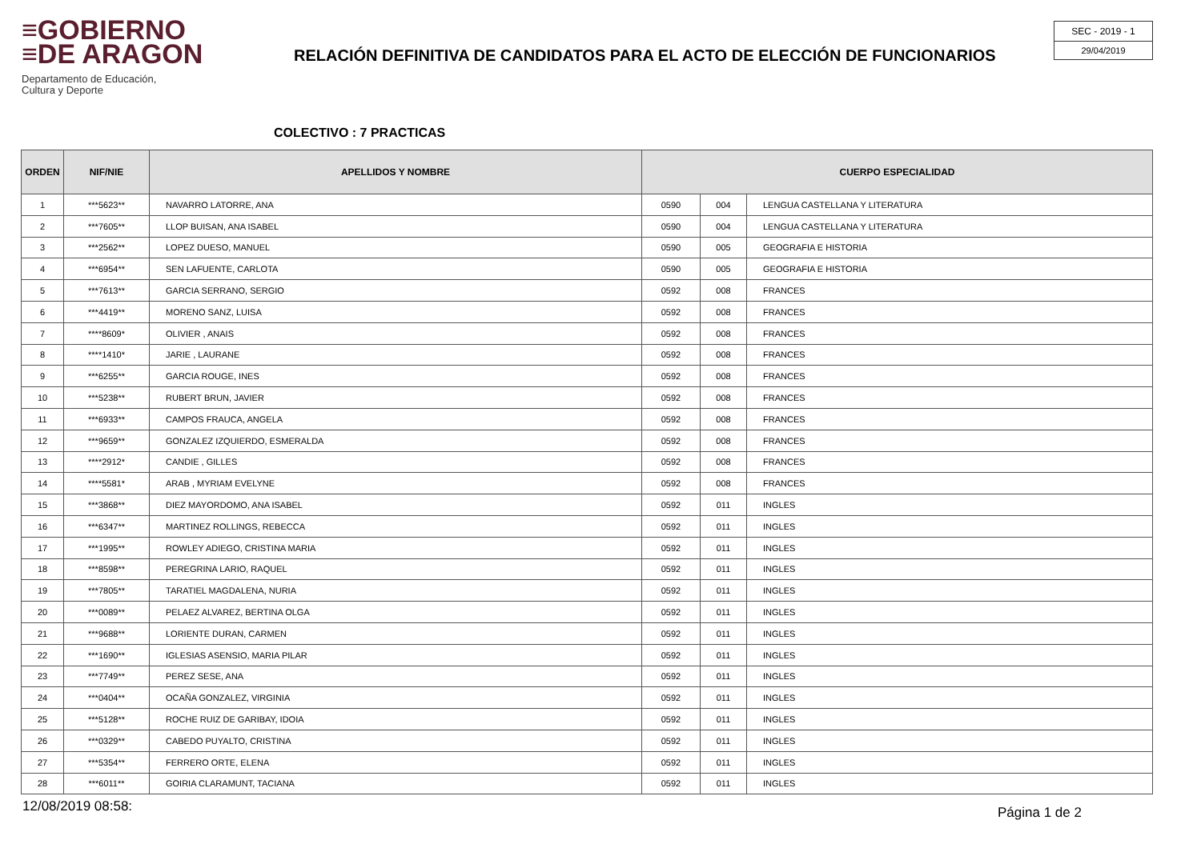≡GOBIERNO
≡DE ARAGON
Departamento de Educación,
Cultura y Deporte
RELACIÓN DEFINITIVA DE CANDIDATOS PARA EL ACTO DE ELECCIÓN DE FUNCIONARIOS
SEC - 2019 - 1
29/04/2019
COLECTIVO : 7 PRACTICAS
| ORDEN | NIF/NIE | APELLIDOS Y NOMBRE | CUERPO ESPECIALIDAD | | |
| --- | --- | --- | --- | --- | --- |
| 1 | ***5623** | NAVARRO LATORRE, ANA | 0590 | 004 | LENGUA CASTELLANA Y LITERATURA |
| 2 | ***7605** | LLOP BUISAN, ANA ISABEL | 0590 | 004 | LENGUA CASTELLANA Y LITERATURA |
| 3 | ***2562** | LOPEZ DUESO, MANUEL | 0590 | 005 | GEOGRAFIA E HISTORIA |
| 4 | ***6954** | SEN LAFUENTE, CARLOTA | 0590 | 005 | GEOGRAFIA E HISTORIA |
| 5 | ***7613** | GARCIA SERRANO, SERGIO | 0592 | 008 | FRANCES |
| 6 | ***4419** | MORENO SANZ, LUISA | 0592 | 008 | FRANCES |
| 7 | ****8609* | OLIVIER , ANAIS | 0592 | 008 | FRANCES |
| 8 | ****1410* | JARIE , LAURANE | 0592 | 008 | FRANCES |
| 9 | ***6255** | GARCIA ROUGE, INES | 0592 | 008 | FRANCES |
| 10 | ***5238** | RUBERT BRUN, JAVIER | 0592 | 008 | FRANCES |
| 11 | ***6933** | CAMPOS FRAUCA, ANGELA | 0592 | 008 | FRANCES |
| 12 | ***9659** | GONZALEZ IZQUIERDO, ESMERALDA | 0592 | 008 | FRANCES |
| 13 | ****2912* | CANDIE , GILLES | 0592 | 008 | FRANCES |
| 14 | ****5581* | ARAB , MYRIAM EVELYNE | 0592 | 008 | FRANCES |
| 15 | ***3868** | DIEZ MAYORDOMO, ANA ISABEL | 0592 | 011 | INGLES |
| 16 | ***6347** | MARTINEZ ROLLINGS, REBECCA | 0592 | 011 | INGLES |
| 17 | ***1995** | ROWLEY ADIEGO, CRISTINA MARIA | 0592 | 011 | INGLES |
| 18 | ***8598** | PEREGRINA LARIO, RAQUEL | 0592 | 011 | INGLES |
| 19 | ***7805** | TARATIEL MAGDALENA, NURIA | 0592 | 011 | INGLES |
| 20 | ***0089** | PELAEZ ALVAREZ, BERTINA OLGA | 0592 | 011 | INGLES |
| 21 | ***9688** | LORIENTE DURAN, CARMEN | 0592 | 011 | INGLES |
| 22 | ***1690** | IGLESIAS ASENSIO, MARIA PILAR | 0592 | 011 | INGLES |
| 23 | ***7749** | PEREZ SESE, ANA | 0592 | 011 | INGLES |
| 24 | ***0404** | OCAÑA GONZALEZ, VIRGINIA | 0592 | 011 | INGLES |
| 25 | ***5128** | ROCHE RUIZ DE GARIBAY, IDOIA | 0592 | 011 | INGLES |
| 26 | ***0329** | CABEDO PUYALTO, CRISTINA | 0592 | 011 | INGLES |
| 27 | ***5354** | FERRERO ORTE, ELENA | 0592 | 011 | INGLES |
| 28 | ***6011** | GOIRIA CLARAMUNT, TACIANA | 0592 | 011 | INGLES |
12/08/2019 08:58: Página 1 de 2